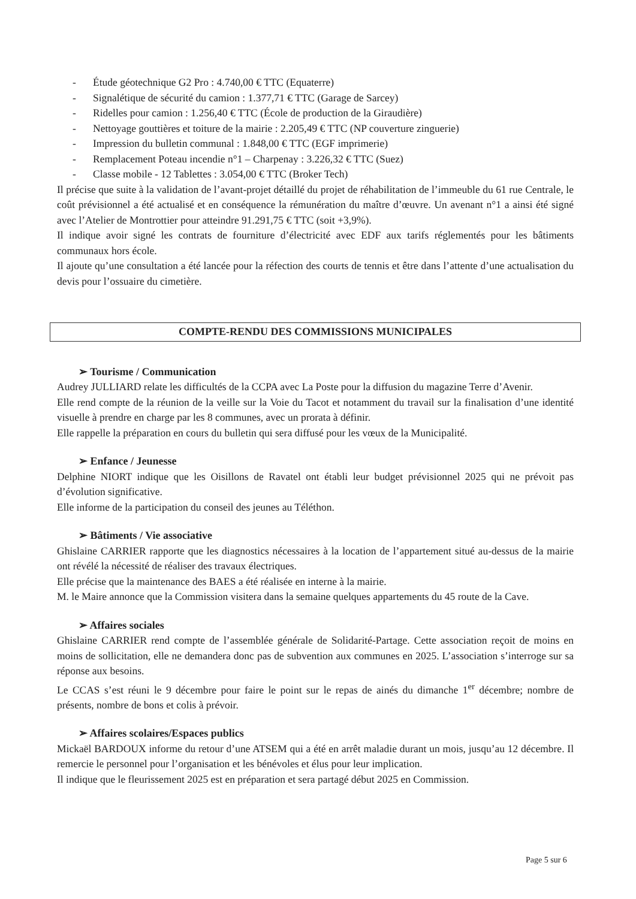- Étude géotechnique G2 Pro : 4.740,00 € TTC (Equaterre)
- Signalétique de sécurité du camion : 1.377,71 € TTC (Garage de Sarcey)
- Ridelles pour camion : 1.256,40 € TTC (École de production de la Giraudière)
- Nettoyage gouttières et toiture de la mairie : 2.205,49 € TTC (NP couverture zinguerie)
- Impression du bulletin communal : 1.848,00 € TTC (EGF imprimerie)
- Remplacement Poteau incendie n°1 – Charpenay : 3.226,32 € TTC (Suez)
- Classe mobile - 12 Tablettes : 3.054,00 € TTC (Broker Tech)
Il précise que suite à la validation de l’avant-projet détaillé du projet de réhabilitation de l’immeuble du 61 rue Centrale, le coût prévisionnel a été actualisé et en conséquence la rémunération du maître d’œuvre. Un avenant n°1 a ainsi été signé avec l’Atelier de Montrottier pour atteindre 91.291,75 € TTC (soit +3,9%).
Il indique avoir signé les contrats de fourniture d’électricité avec EDF aux tarifs réglementés pour les bâtiments communaux hors école.
Il ajoute qu’une consultation a été lancée pour la réfection des courts de tennis et être dans l’attente d’une actualisation du devis pour l’ossuaire du cimetière.
COMPTE-RENDU DES COMMISSIONS MUNICIPALES
➢ Tourisme / Communication
Audrey JULLIARD relate les difficultés de la CCPA avec La Poste pour la diffusion du magazine Terre d’Avenir.
Elle rend compte de la réunion de la veille sur la Voie du Tacot et notamment du travail sur la finalisation d’une identité visuelle à prendre en charge par les 8 communes, avec un prorata à définir.
Elle rappelle la préparation en cours du bulletin qui sera diffusé pour les vœux de la Municipalité.
➢ Enfance / Jeunesse
Delphine NIORT indique que les Oisillons de Ravatel ont établi leur budget prévisionnel 2025 qui ne prévoit pas d’évolution significative.
Elle informe de la participation du conseil des jeunes au Téléthon.
➢ Bâtiments / Vie associative
Ghislaine CARRIER rapporte que les diagnostics nécessaires à la location de l’appartement situé au-dessus de la mairie ont révélé la nécessité de réaliser des travaux électriques.
Elle précise que la maintenance des BAES a été réalisée en interne à la mairie.
M. le Maire annonce que la Commission visitera dans la semaine quelques appartements du 45 route de la Cave.
➢ Affaires sociales
Ghislaine CARRIER rend compte de l’assemblée générale de Solidarité-Partage. Cette association reçoit de moins en moins de sollicitation, elle ne demandera donc pas de subvention aux communes en 2025. L’association s’interroge sur sa réponse aux besoins.
Le CCAS s’est réuni le 9 décembre pour faire le point sur le repas de ainés du dimanche 1<sup>er</sup> décembre; nombre de présents, nombre de bons et colis à prévoir.
➢ Affaires scolaires/Espaces publics
Mickaël BARDOUX informe du retour d’une ATSEM qui a été en arrêt maladie durant un mois, jusqu’au 12 décembre. Il remercie le personnel pour l’organisation et les bénévoles et élus pour leur implication.
Il indique que le fleurissement 2025 est en préparation et sera partagé début 2025 en Commission.
Page 5 sur 6